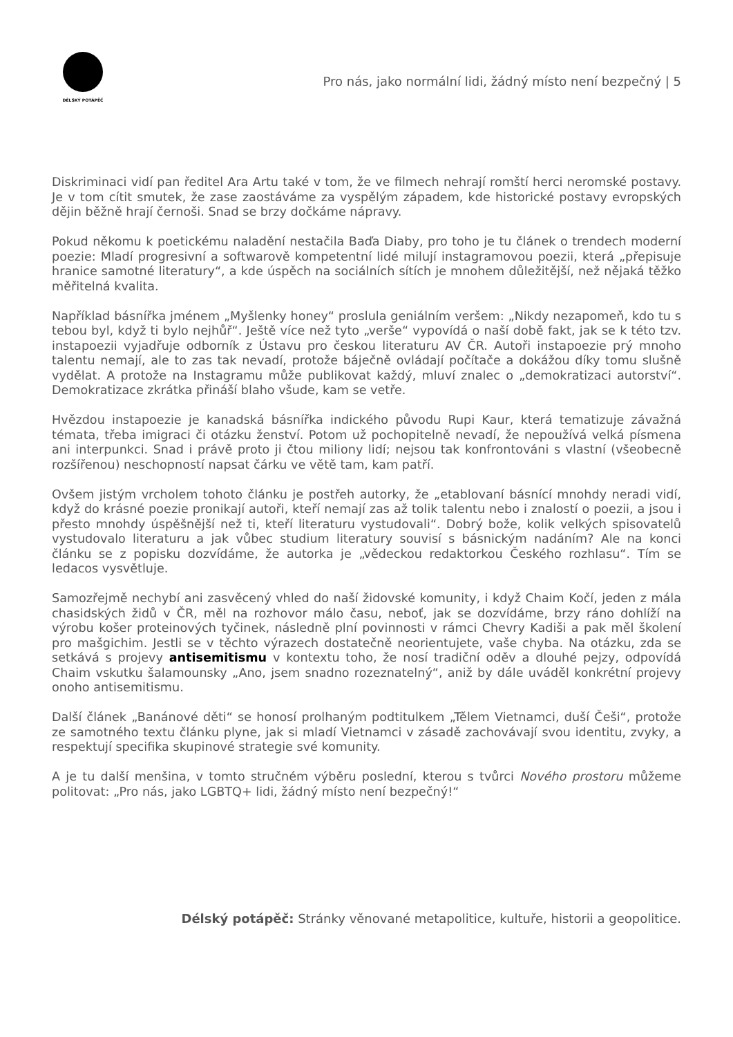DÉLSKÝ POTÁPĚČ
Pro nás, jako normální lidi, žádný místo není bezpečný | 5
Diskriminaci vidí pan ředitel Ara Artu také v tom, že ve filmech nehrají romští herci neromské postavy. Je v tom cítit smutek, že zase zaostáváme za vyspělým západem, kde historické postavy evropských dějin běžně hrají černoši. Snad se brzy dočkáme nápravy.
Pokud někomu k poetickému naladění nestačila Baďa Diaby, pro toho je tu článek o trendech moderní poezie: Mladí progresivní a softwarově kompetentní lidé milují instagramovou poezii, která „přepisuje hranice samotné literatury“, a kde úspěch na sociálních sítích je mnohem důležitější, než nějaká těžko měřitelná kvalita.
Například básnířka jménem „Myšlenky honey“ proslula geniálním veršem: „Nikdy nezapomeň, kdo tu s tebou byl, když ti bylo nejhůř“. Ještě více než tyto „verše“ vypovídá o naší době fakt, jak se k této tzv. instapoezii vyjadřuje odborník z Ústavu pro českou literaturu AV ČR. Autoři instapoezie prý mnoho talentu nemají, ale to zas tak nevadí, protože báječně ovládají počítače a dokážou díky tomu slušně vydělat. A protože na Instagramu může publikovat každý, mluví znalec o „demokratizaci autorství“. Demokratizace zkrátka přináší blaho všude, kam se vetře.
Hvězdou instapoezie je kanadská básnířka indického původu Rupi Kaur, která tematizuje závažná témata, třeba imigraci či otázku ženství. Potom už pochopitelně nevadí, že nepoužívá velká písmena ani interpunkci. Snad i právě proto ji čtou miliony lidí; nejsou tak konfrontováni s vlastní (všeobecně rozšířenou) neschopností napsat čárku ve větě tam, kam patří.
Ovšem jistým vrcholem tohoto článku je postřeh autorky, že „etablovaní básnící mnohdy neradi vidí, když do krásné poezie pronikají autoři, kteří nemají zas až tolik talentu nebo i znalostí o poezii, a jsou i přesto mnohdy úspěšnější než ti, kteří literaturu vystudovali“. Dobrý bože, kolik velkých spisovatelů vystudovalo literaturu a jak vůbec studium literatury souvisí s básnickým nadáním? Ale na konci článku se z popisku dozvídáme, že autorka je „vědeckou redaktorkou Českého rozhlasu“. Tím se ledacos vysvětluje.
Samozřejmě nechybí ani zasvěcený vhled do naší židovské komunity, i když Chaim Kočí, jeden z mála chasidských židů v ČR, měl na rozhovor málo času, neboť, jak se dozvídáme, brzy ráno dohlíží na výrobu košer proteinových tyčinek, následně plní povinnosti v rámci Chevry Kadiši a pak měl školení pro mašgichim. Jestli se v těchto výrazech dostatečně neorientujete, vaše chyba. Na otázku, zda se setkává s projevy antisemitismu v kontextu toho, že nosí tradiční oděv a dlouhé pejzy, odpovídá Chaim vskutku šalamounsky „Ano, jsem snadno rozeznatelný“, aniž by dále uváděl konkrétní projevy onoho antisemitismu.
Další článek „Banánové děti“ se honosí prolhaným podtitulkem „Tělem Vietnamci, duší Češi“, protože ze samotného textu článku plyne, jak si mladí Vietnamci v zásadě zachovávají svou identitu, zvyky, a respektují specifika skupinové strategie své komunity.
A je tu další menšina, v tomto stručném výběru poslední, kterou s tvůrci Nového prostoru můžeme politovat: „Pro nás, jako LGBTQ+ lidi, žádný místo není bezpečný!“
Délský potápěč: Stránky věnované metapolitice, kultuře, historii a geopolitice.